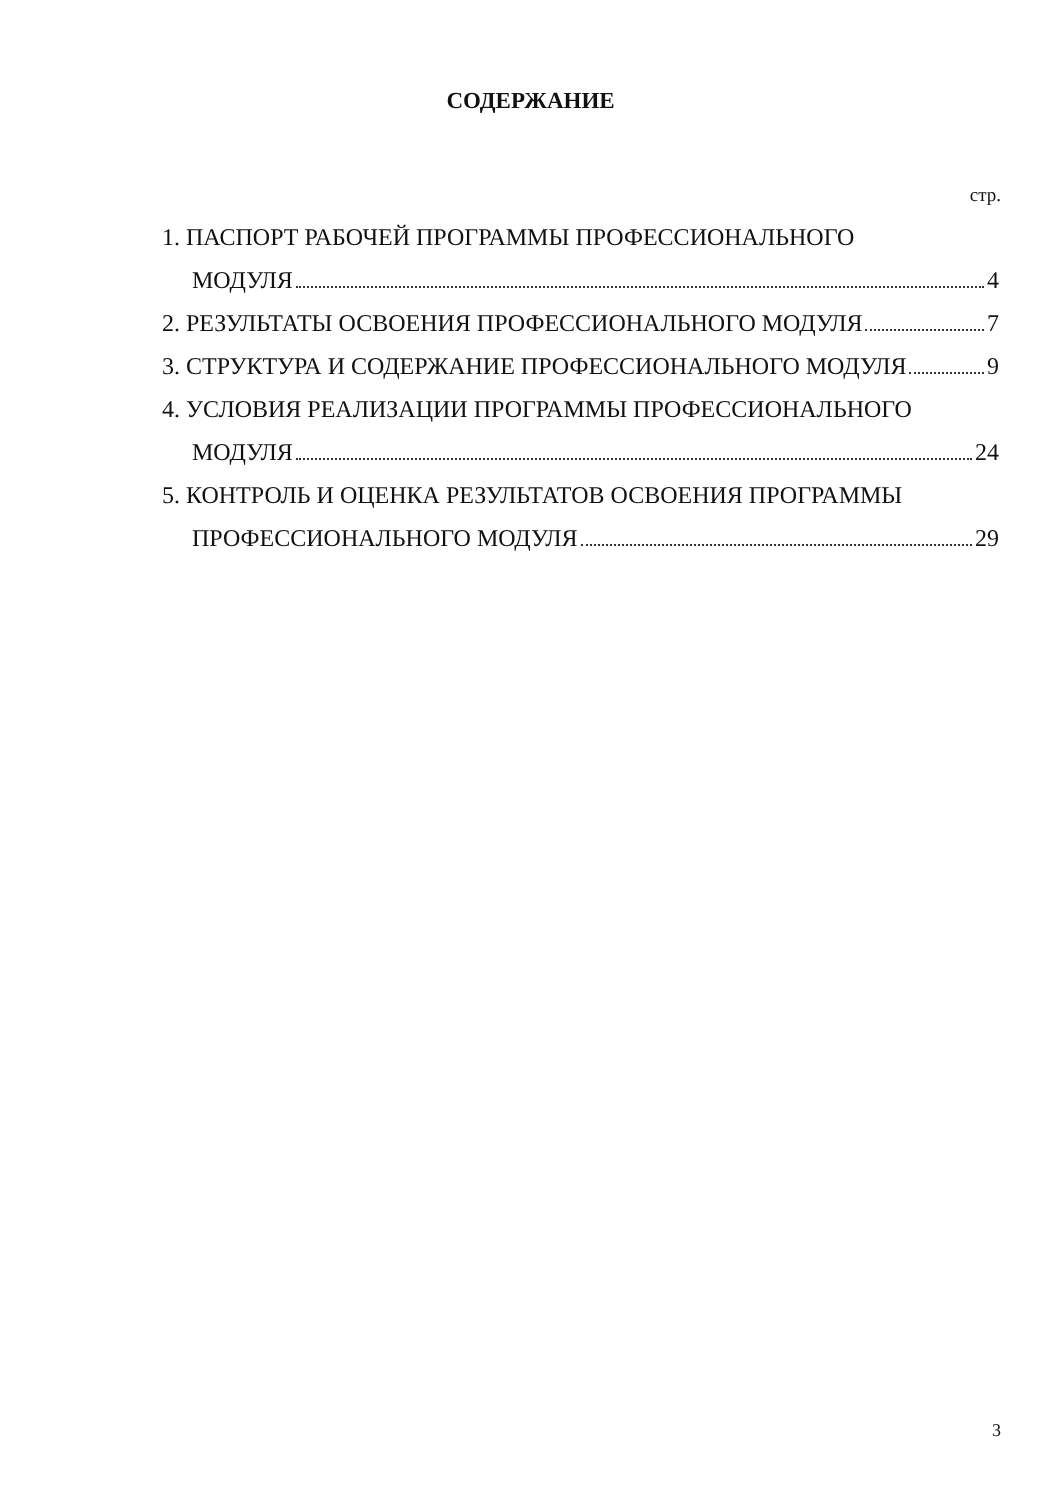СОДЕРЖАНИЕ
стр.
1. ПАСПОРТ РАБОЧЕЙ ПРОГРАММЫ ПРОФЕССИОНАЛЬНОГО
МОДУЛЯ 4
2. РЕЗУЛЬТАТЫ ОСВОЕНИЯ ПРОФЕССИОНАЛЬНОГО МОДУЛЯ 7
3. СТРУКТУРА И СОДЕРЖАНИЕ ПРОФЕССИОНАЛЬНОГО МОДУЛЯ 9
4. УСЛОВИЯ РЕАЛИЗАЦИИ ПРОГРАММЫ ПРОФЕССИОНАЛЬНОГО
МОДУЛЯ 24
5. КОНТРОЛЬ И ОЦЕНКА РЕЗУЛЬТАТОВ ОСВОЕНИЯ ПРОГРАММЫ
ПРОФЕССИОНАЛЬНОГО МОДУЛЯ 29
3